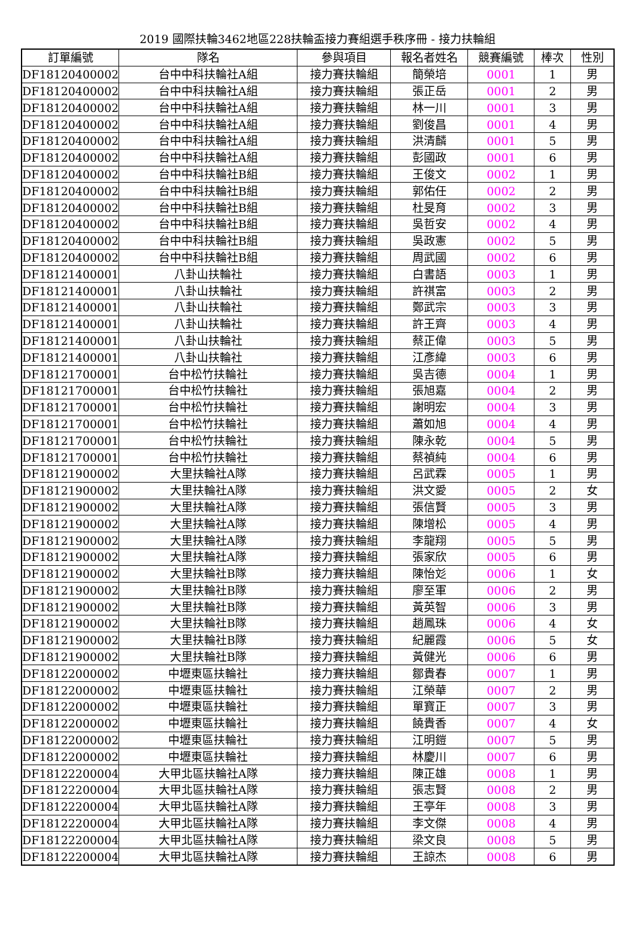2019 國際扶輪3462地區228扶輪盃接力賽組選手秩序冊 - 接力扶輪組
| 訂單編號 | 隊名 | 參與項目 | 報名者姓名 | 競賽編號 | 棒次 | 性別 |
| --- | --- | --- | --- | --- | --- | --- |
| DF18120400002 | 台中中科扶輪社A組 | 接力賽扶輪組 | 簡榮培 | 0001 | 1 | 男 |
| DF18120400002 | 台中中科扶輪社A組 | 接力賽扶輪組 | 張正岳 | 0001 | 2 | 男 |
| DF18120400002 | 台中中科扶輪社A組 | 接力賽扶輪組 | 林一川 | 0001 | 3 | 男 |
| DF18120400002 | 台中中科扶輪社A組 | 接力賽扶輪組 | 劉俊昌 | 0001 | 4 | 男 |
| DF18120400002 | 台中中科扶輪社A組 | 接力賽扶輪組 | 洪清麟 | 0001 | 5 | 男 |
| DF18120400002 | 台中中科扶輪社A組 | 接力賽扶輪組 | 彭國政 | 0001 | 6 | 男 |
| DF18120400002 | 台中中科扶輪社B組 | 接力賽扶輪組 | 王俊文 | 0002 | 1 | 男 |
| DF18120400002 | 台中中科扶輪社B組 | 接力賽扶輪組 | 郭佑任 | 0002 | 2 | 男 |
| DF18120400002 | 台中中科扶輪社B組 | 接力賽扶輪組 | 杜旻育 | 0002 | 3 | 男 |
| DF18120400002 | 台中中科扶輪社B組 | 接力賽扶輪組 | 吳哲安 | 0002 | 4 | 男 |
| DF18120400002 | 台中中科扶輪社B組 | 接力賽扶輪組 | 吳政憲 | 0002 | 5 | 男 |
| DF18120400002 | 台中中科扶輪社B組 | 接力賽扶輪組 | 周武國 | 0002 | 6 | 男 |
| DF18121400001 | 八卦山扶輪社 | 接力賽扶輪組 | 白書語 | 0003 | 1 | 男 |
| DF18121400001 | 八卦山扶輪社 | 接力賽扶輪組 | 許祺富 | 0003 | 2 | 男 |
| DF18121400001 | 八卦山扶輪社 | 接力賽扶輪組 | 鄭武宗 | 0003 | 3 | 男 |
| DF18121400001 | 八卦山扶輪社 | 接力賽扶輪組 | 許王齊 | 0003 | 4 | 男 |
| DF18121400001 | 八卦山扶輪社 | 接力賽扶輪組 | 蔡正偉 | 0003 | 5 | 男 |
| DF18121400001 | 八卦山扶輪社 | 接力賽扶輪組 | 江彥緯 | 0003 | 6 | 男 |
| DF18121700001 | 台中松竹扶輪社 | 接力賽扶輪組 | 吳吉德 | 0004 | 1 | 男 |
| DF18121700001 | 台中松竹扶輪社 | 接力賽扶輪組 | 張旭嘉 | 0004 | 2 | 男 |
| DF18121700001 | 台中松竹扶輪社 | 接力賽扶輪組 | 謝明宏 | 0004 | 3 | 男 |
| DF18121700001 | 台中松竹扶輪社 | 接力賽扶輪組 | 蕭如旭 | 0004 | 4 | 男 |
| DF18121700001 | 台中松竹扶輪社 | 接力賽扶輪組 | 陳永乾 | 0004 | 5 | 男 |
| DF18121700001 | 台中松竹扶輪社 | 接力賽扶輪組 | 蔡禎純 | 0004 | 6 | 男 |
| DF18121900002 | 大里扶輪社A隊 | 接力賽扶輪組 | 呂武霖 | 0005 | 1 | 男 |
| DF18121900002 | 大里扶輪社A隊 | 接力賽扶輪組 | 洪文愛 | 0005 | 2 | 女 |
| DF18121900002 | 大里扶輪社A隊 | 接力賽扶輪組 | 張信賢 | 0005 | 3 | 男 |
| DF18121900002 | 大里扶輪社A隊 | 接力賽扶輪組 | 陳增松 | 0005 | 4 | 男 |
| DF18121900002 | 大里扶輪社A隊 | 接力賽扶輪組 | 李龍翔 | 0005 | 5 | 男 |
| DF18121900002 | 大里扶輪社A隊 | 接力賽扶輪組 | 張家欣 | 0005 | 6 | 男 |
| DF18121900002 | 大里扶輪社B隊 | 接力賽扶輪組 | 陳怡彣 | 0006 | 1 | 女 |
| DF18121900002 | 大里扶輪社B隊 | 接力賽扶輪組 | 廖至軍 | 0006 | 2 | 男 |
| DF18121900002 | 大里扶輪社B隊 | 接力賽扶輪組 | 黃英智 | 0006 | 3 | 男 |
| DF18121900002 | 大里扶輪社B隊 | 接力賽扶輪組 | 趙鳳珠 | 0006 | 4 | 女 |
| DF18121900002 | 大里扶輪社B隊 | 接力賽扶輪組 | 紀麗霞 | 0006 | 5 | 女 |
| DF18121900002 | 大里扶輪社B隊 | 接力賽扶輪組 | 黃健光 | 0006 | 6 | 男 |
| DF18122000002 | 中壢東區扶輪社 | 接力賽扶輪組 | 鄒貴春 | 0007 | 1 | 男 |
| DF18122000002 | 中壢東區扶輪社 | 接力賽扶輪組 | 江榮華 | 0007 | 2 | 男 |
| DF18122000002 | 中壢東區扶輪社 | 接力賽扶輪組 | 單寶正 | 0007 | 3 | 男 |
| DF18122000002 | 中壢東區扶輪社 | 接力賽扶輪組 | 饒貴香 | 0007 | 4 | 女 |
| DF18122000002 | 中壢東區扶輪社 | 接力賽扶輪組 | 江明鎧 | 0007 | 5 | 男 |
| DF18122000002 | 中壢東區扶輪社 | 接力賽扶輪組 | 林慶川 | 0007 | 6 | 男 |
| DF18122200004 | 大甲北區扶輪社A隊 | 接力賽扶輪組 | 陳正雄 | 0008 | 1 | 男 |
| DF18122200004 | 大甲北區扶輪社A隊 | 接力賽扶輪組 | 張志賢 | 0008 | 2 | 男 |
| DF18122200004 | 大甲北區扶輪社A隊 | 接力賽扶輪組 | 王亭年 | 0008 | 3 | 男 |
| DF18122200004 | 大甲北區扶輪社A隊 | 接力賽扶輪組 | 李文傑 | 0008 | 4 | 男 |
| DF18122200004 | 大甲北區扶輪社A隊 | 接力賽扶輪組 | 梁文良 | 0008 | 5 | 男 |
| DF18122200004 | 大甲北區扶輪社A隊 | 接力賽扶輪組 | 王諒杰 | 0008 | 6 | 男 |